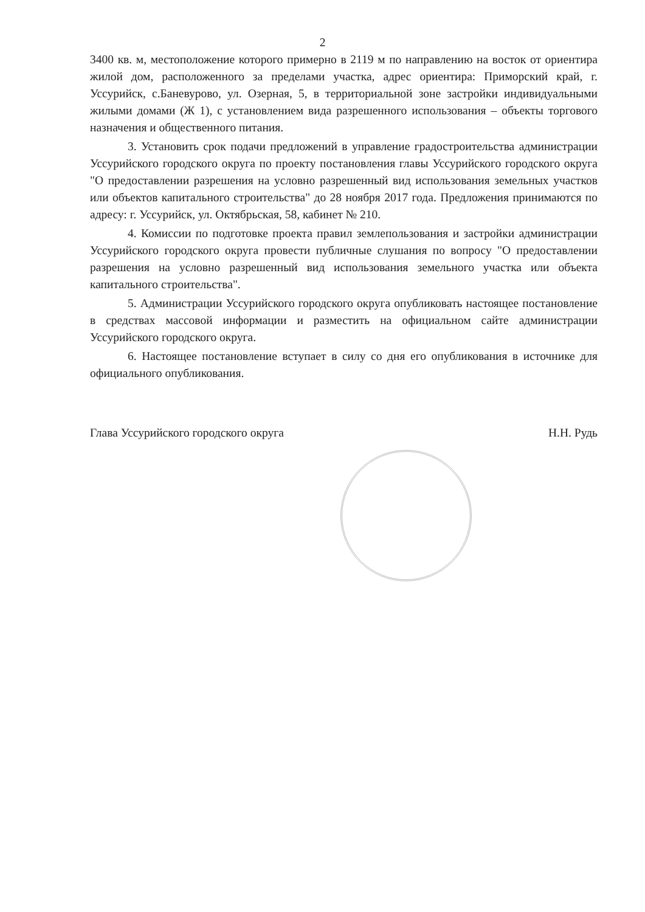2
3400 кв. м, местоположение которого примерно в 2119 м по направлению на восток от ориентира жилой дом, расположенного за пределами участка, адрес ориентира: Приморский край, г. Уссурийск, с.Баневурово, ул. Озерная, 5, в территориальной зоне застройки индивидуальными жилыми домами (Ж 1), с установлением вида разрешенного использования – объекты торгового назначения и общественного питания.
3. Установить срок подачи предложений в управление градостроительства администрации Уссурийского городского округа по проекту постановления главы Уссурийского городского округа "О предоставлении разрешения на условно разрешенный вид использования земельных участков или объектов капитального строительства" до 28 ноября 2017 года. Предложения принимаются по адресу: г. Уссурийск, ул. Октябрьская, 58, кабинет № 210.
4. Комиссии по подготовке проекта правил землепользования и застройки администрации Уссурийского городского округа провести публичные слушания по вопросу "О предоставлении разрешения на условно разрешенный вид использования земельного участка или объекта капитального строительства".
5. Администрации Уссурийского городского округа опубликовать настоящее постановление в средствах массовой информации и разместить на официальном сайте администрации Уссурийского городского округа.
6. Настоящее постановление вступает в силу со дня его опубликования в источнике для официального опубликования.
Глава Уссурийского городского округа Н.Н. Рудь